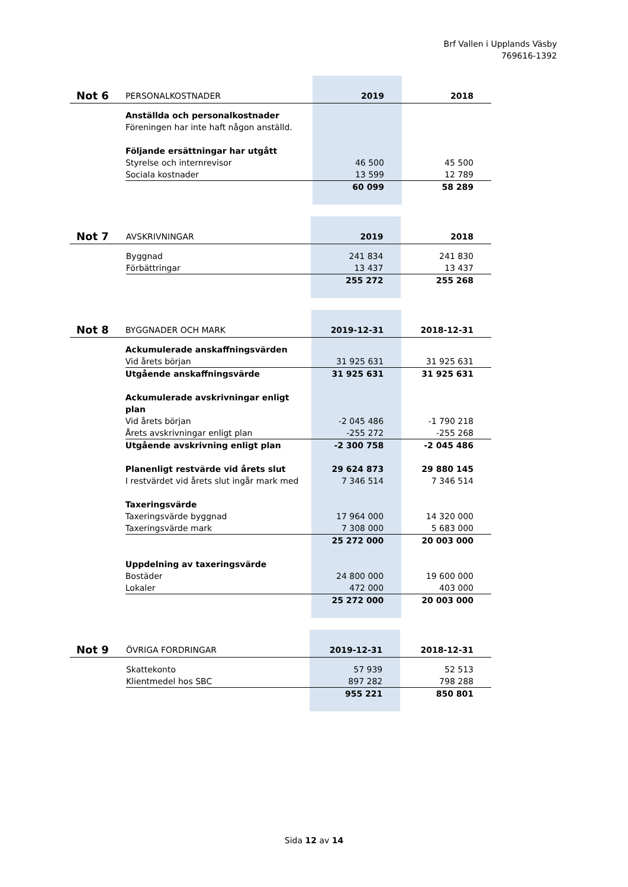Brf Vallen i Upplands Väsby
769616-1392
| Not 6 | PERSONALKOSTNADER | 2019 | 2018 |
| | Anställda och personalkostnader | | |
| | Föreningen har inte haft någon anställd. | | |
| | Följande ersättningar har utgått | | |
| | Styrelse och internrevisor | 46 500 | 45 500 |
| | Sociala kostnader | 13 599 | 12 789 |
| | | 60 099 | 58 289 |
| Not 7 | AVSKRIVNINGAR | 2019 | 2018 |
| | Byggnad | 241 834 | 241 830 |
| | Förbättringar | 13 437 | 13 437 |
| | | 255 272 | 255 268 |
| Not 8 | BYGGNADER OCH MARK | 2019-12-31 | 2018-12-31 |
| | Ackumulerade anskaffningsvärden | | |
| | Vid årets början | 31 925 631 | 31 925 631 |
| | Utgående anskaffningsvärde | 31 925 631 | 31 925 631 |
| | Ackumulerade avskrivningar enligt plan | | |
| | Vid årets början | -2 045 486 | -1 790 218 |
| | Årets avskrivningar enligt plan | -255 272 | -255 268 |
| | Utgående avskrivning enligt plan | -2 300 758 | -2 045 486 |
| | Planenligt restvärde vid årets slut | 29 624 873 | 29 880 145 |
| | I restvärdet vid årets slut ingår mark med | 7 346 514 | 7 346 514 |
| | Taxeringsvärde | | |
| | Taxeringsvärde byggnad | 17 964 000 | 14 320 000 |
| | Taxeringsvärde mark | 7 308 000 | 5 683 000 |
| | | 25 272 000 | 20 003 000 |
| | Uppdelning av taxeringsvärde | | |
| | Bostäder | 24 800 000 | 19 600 000 |
| | Lokaler | 472 000 | 403 000 |
| | | 25 272 000 | 20 003 000 |
| Not 9 | ÖVRIGA FORDRINGAR | 2019-12-31 | 2018-12-31 |
| | Skattekonto | 57 939 | 52 513 |
| | Klientmedel hos SBC | 897 282 | 798 288 |
| | | 955 221 | 850 801 |
Sida 12 av 14